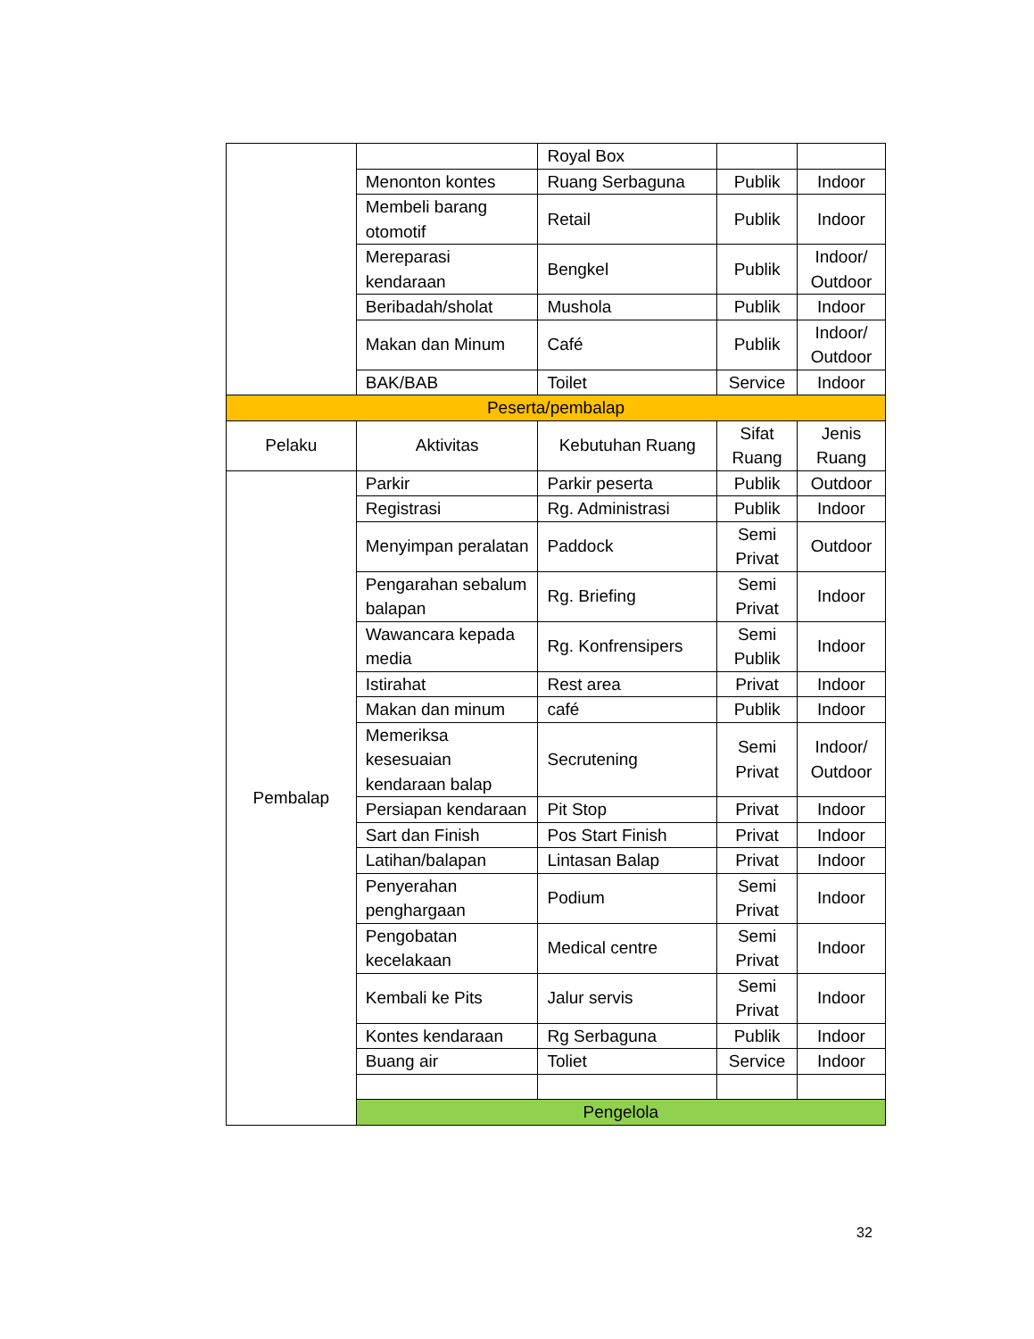| | | Royal Box | | |
| | Menonton kontes | Ruang Serbaguna | Publik | Indoor |
| | Membeli barang otomotif | Retail | Publik | Indoor |
| | Mereparasi kendaraan | Bengkel | Publik | Indoor/ Outdoor |
| | Beribadah/sholat | Mushola | Publik | Indoor |
| | Makan dan Minum | Café | Publik | Indoor/ Outdoor |
| | BAK/BAB | Toilet | Service | Indoor |
| Peserta/pembalap | | | | |
| Pelaku | Aktivitas | Kebutuhan Ruang | Sifat Ruang | Jenis Ruang |
| Pembalap | Parkir | Parkir peserta | Publik | Outdoor |
| | Registrasi | Rg. Administrasi | Publik | Indoor |
| | Menyimpan peralatan | Paddock | Semi Privat | Outdoor |
| | Pengarahan sebalum balapan | Rg. Briefing | Semi Privat | Indoor |
| | Wawancara kepada media | Rg. Konfrensipers | Semi Publik | Indoor |
| | Istirahat | Rest area | Privat | Indoor |
| | Makan dan minum | café | Publik | Indoor |
| | Memeriksa kesesuaian kendaraan balap | Secrutening | Semi Privat | Indoor/ Outdoor |
| | Persiapan kendaraan | Pit Stop | Privat | Indoor |
| | Sart dan Finish | Pos Start Finish | Privat | Indoor |
| | Latihan/balapan | Lintasan Balap | Privat | Indoor |
| | Penyerahan penghargaan | Podium | Semi Privat | Indoor |
| | Pengobatan kecelakaan | Medical centre | Semi Privat | Indoor |
| | Kembali ke Pits | Jalur servis | Semi Privat | Indoor |
| | Kontes kendaraan | Rg Serbaguna | Publik | Indoor |
| | Buang air | Toliet | Service | Indoor |
| | Pengelola | | | |
32